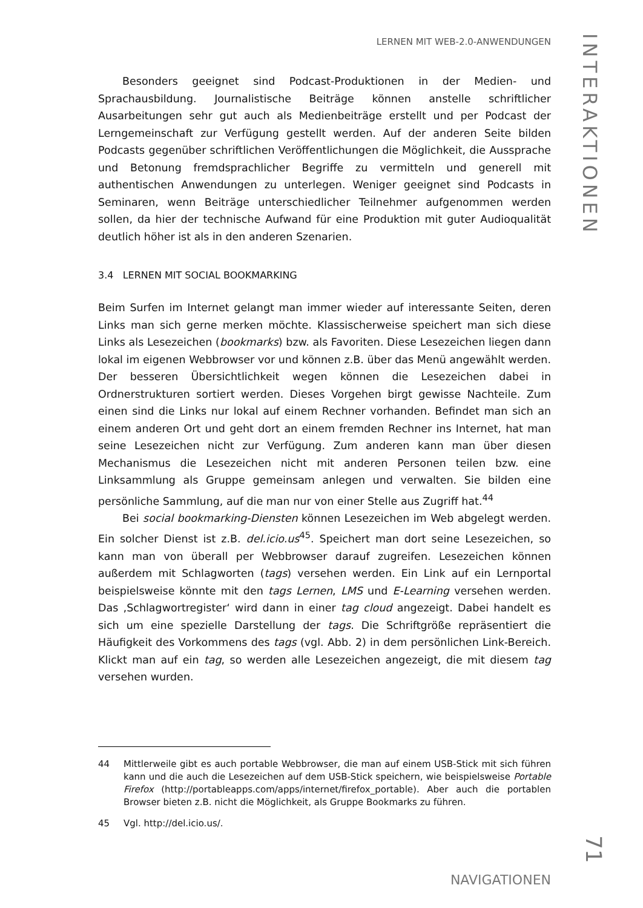LERNEN MIT WEB-2.0-ANWENDUNGEN
Besonders geeignet sind Podcast-Produktionen in der Medien- und Sprachausbildung. Journalistische Beiträge können anstelle schriftlicher Ausarbeitungen sehr gut auch als Medienbeiträge erstellt und per Podcast der Lerngemeinschaft zur Verfügung gestellt werden. Auf der anderen Seite bilden Podcasts gegenüber schriftlichen Veröffentlichungen die Möglichkeit, die Aussprache und Betonung fremdsprachlicher Begriffe zu vermitteln und generell mit authentischen Anwendungen zu unterlegen. Weniger geeignet sind Podcasts in Seminaren, wenn Beiträge unterschiedlicher Teilnehmer aufgenommen werden sollen, da hier der technische Aufwand für eine Produktion mit guter Audioqualität deutlich höher ist als in den anderen Szenarien.
3.4 LERNEN MIT SOCIAL BOOKMARKING
Beim Surfen im Internet gelangt man immer wieder auf interessante Seiten, deren Links man sich gerne merken möchte. Klassischerweise speichert man sich diese Links als Lesezeichen (bookmarks) bzw. als Favoriten. Diese Lesezeichen liegen dann lokal im eigenen Webbrowser vor und können z.B. über das Menü angewählt werden. Der besseren Übersichtlichkeit wegen können die Lesezeichen dabei in Ordnerstrukturen sortiert werden. Dieses Vorgehen birgt gewisse Nachteile. Zum einen sind die Links nur lokal auf einem Rechner vorhanden. Befindet man sich an einem anderen Ort und geht dort an einem fremden Rechner ins Internet, hat man seine Lesezeichen nicht zur Verfügung. Zum anderen kann man über diesen Mechanismus die Lesezeichen nicht mit anderen Personen teilen bzw. eine Linksammlung als Gruppe gemeinsam anlegen und verwalten. Sie bilden eine persönliche Sammlung, auf die man nur von einer Stelle aus Zugriff hat.<sup>44</sup>
Bei social bookmarking-Diensten können Lesezeichen im Web abgelegt werden. Ein solcher Dienst ist z.B. del.icio.us<sup>45</sup>. Speichert man dort seine Lesezeichen, so kann man von überall per Webbrowser darauf zugreifen. Lesezeichen können außerdem mit Schlagworten (tags) versehen werden. Ein Link auf ein Lernportal beispielsweise könnte mit den tags Lernen, LMS und E-Learning versehen werden. Das ‚Schlagwortregister‘ wird dann in einer tag cloud angezeigt. Dabei handelt es sich um eine spezielle Darstellung der tags. Die Schriftgröße repräsentiert die Häufigkeit des Vorkommens des tags (vgl. Abb. 2) in dem persönlichen Link-Bereich. Klickt man auf ein tag, so werden alle Lesezeichen angezeigt, die mit diesem tag versehen wurden.
44 Mittlerweile gibt es auch portable Webbrowser, die man auf einem USB-Stick mit sich führen kann und die auch die Lesezeichen auf dem USB-Stick speichern, wie beispielsweise Portable Firefox (http://portableapps.com/apps/internet/firefox_portable). Aber auch die portablen Browser bieten z.B. nicht die Möglichkeit, als Gruppe Bookmarks zu führen.
45 Vgl. http://del.icio.us/.
NAVIGATIONEN
INTERAKTIONEN
71